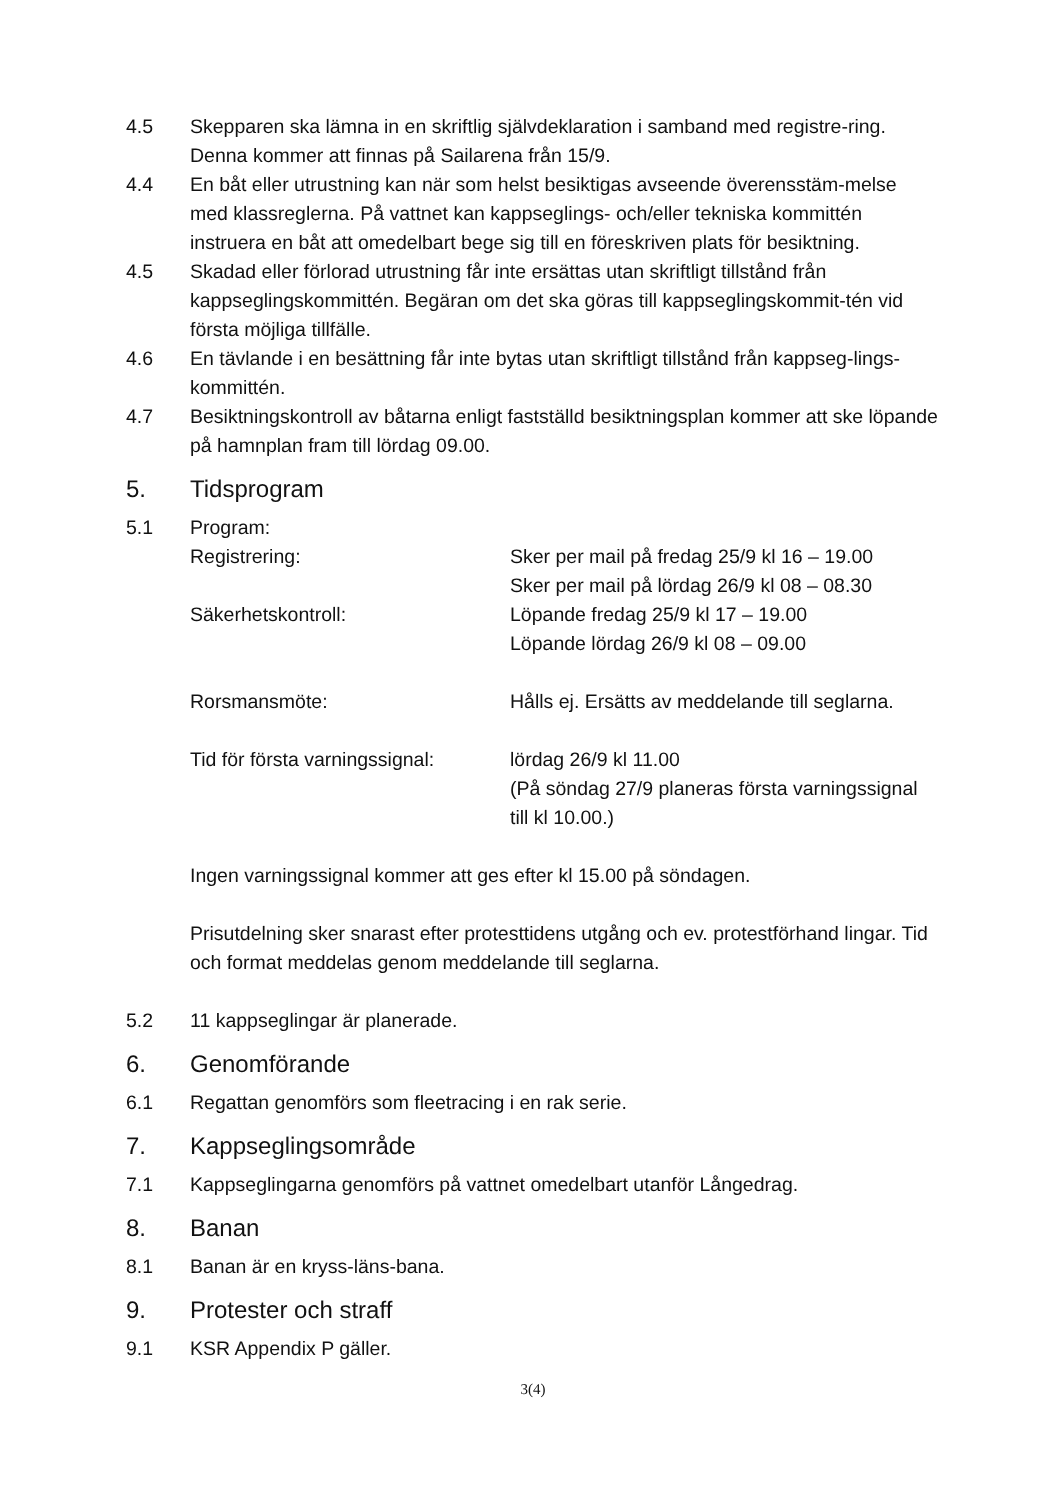4.5 Skepparen ska lämna in en skriftlig självdeklaration i samband med registre-ring. Denna kommer att finnas på Sailarena från 15/9.
4.4 En båt eller utrustning kan när som helst besiktigas avseende överensstäm-melse med klassreglerna. På vattnet kan kappseglings- och/eller tekniska kommittén instruera en båt att omedelbart bege sig till en föreskriven plats för besiktning.
4.5 Skadad eller förlorad utrustning får inte ersättas utan skriftligt tillstånd från kappseglingskommittén. Begäran om det ska göras till kappseglingskommit-tén vid första möjliga tillfälle.
4.6 En tävlande i en besättning får inte bytas utan skriftligt tillstånd från kappseg-lings- kommittén.
4.7 Besiktningskontroll av båtarna enligt fastställd besiktningsplan kommer att ske löpande på hamnplan fram till lördag 09.00.
5. Tidsprogram
5.1 Program:
Registrering:
Sker per mail på fredag 25/9 kl 16 – 19.00
Sker per mail på lördag 26/9 kl 08 – 08.30
Säkerhetskontroll:
Löpande fredag 25/9 kl 17 – 19.00
Löpande lördag 26/9 kl 08 – 09.00
Rorsmansmöte:
Hålls ej. Ersätts av meddelande till seglarna.
Tid för första varningssignal:
lördag 26/9 kl 11.00
(På söndag 27/9 planeras första varningssignal till kl 10.00.)
Ingen varningssignal kommer att ges efter kl 15.00 på söndagen.
Prisutdelning sker snarast efter protesttidens utgång och ev. protestförhand lingar. Tid och format meddelas genom meddelande till seglarna.
5.2 11 kappseglingar är planerade.
6. Genomförande
6.1 Regattan genomförs som fleetracing i en rak serie.
7. Kappseglingsområde
7.1 Kappseglingarna genomförs på vattnet omedelbart utanför Långedrag.
8. Banan
8.1 Banan är en kryss-läns-bana.
9. Protester och straff
9.1 KSR Appendix P gäller.
3(4)